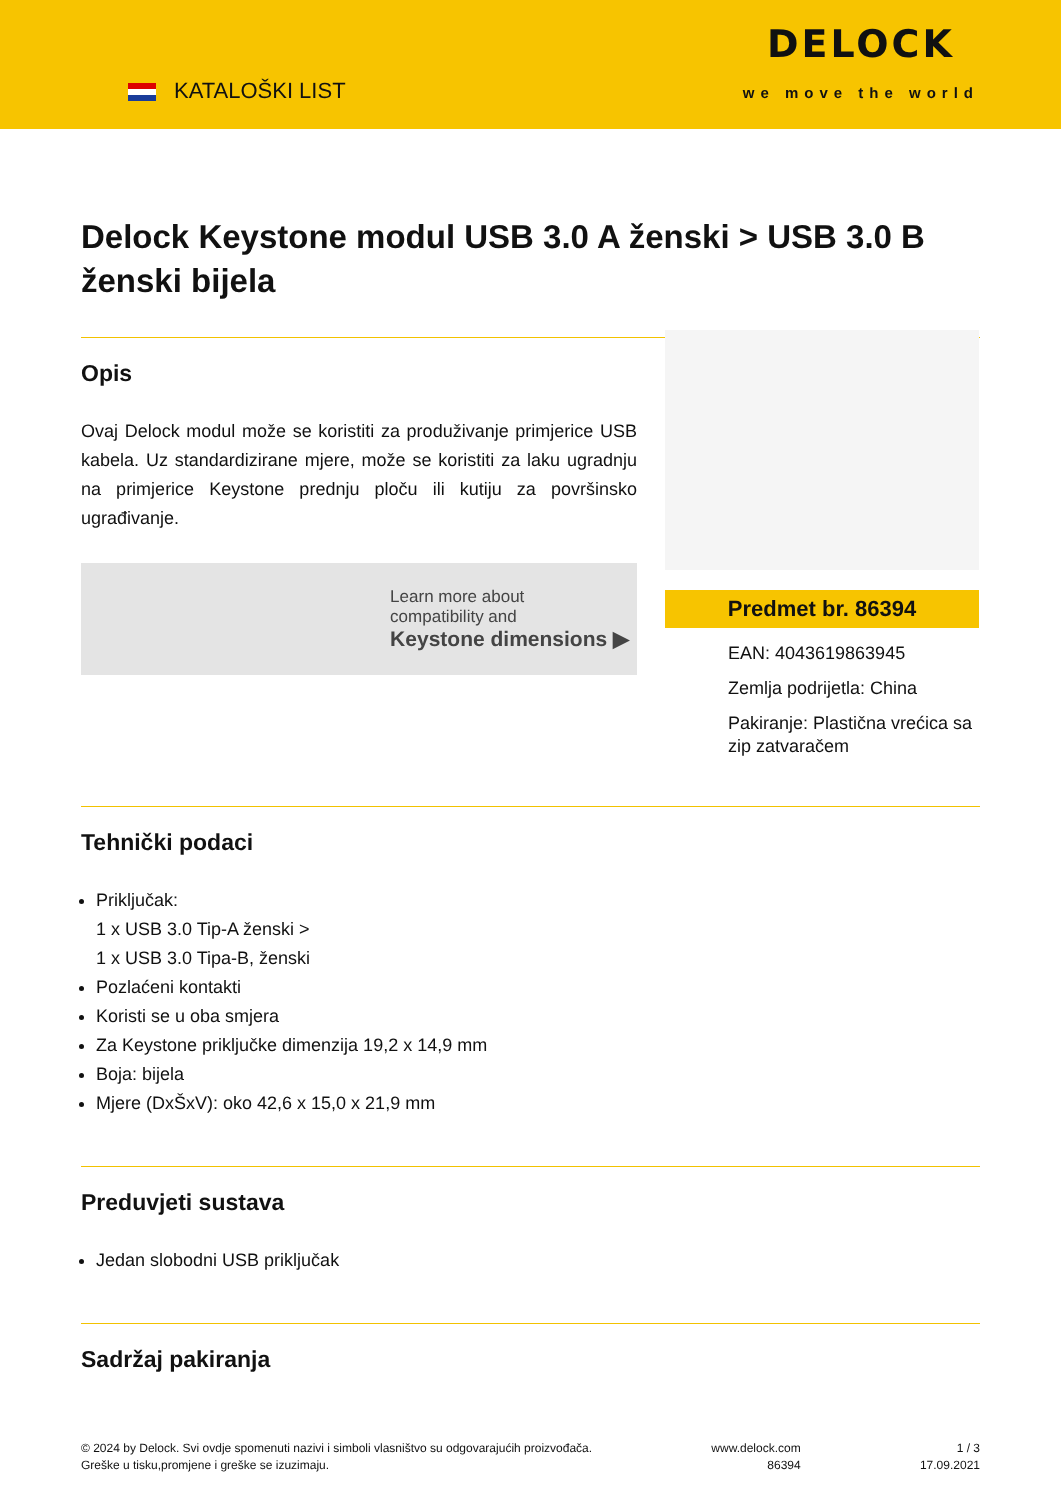KATALOŠKI LIST
DELOCK
we move the world
Delock Keystone modul USB 3.0 A ženski > USB 3.0 B ženski bijela
Opis
Ovaj Delock modul može se koristiti za produživanje primjerice USB kabela. Uz standardizirane mjere, može se koristiti za laku ugradnju na primjerice Keystone prednju ploču ili kutiju za površinsko ugrađivanje.
Learn more about
compatibility and
Keystone dimensions ▶
Predmet br. 86394
EAN: 4043619863945
Zemlja podrijetla: China
Pakiranje: Plastična vrećica sa zip zatvaračem
Tehnički podaci
Priključak:
1 x USB 3.0 Tip-A ženski >
1 x USB 3.0 Tipa-B, ženski
Pozlaćeni kontakti
Koristi se u oba smjera
Za Keystone priključke dimenzija 19,2 x 14,9 mm
Boja: bijela
Mjere (DxŠxV): oko 42,6 x 15,0 x 21,9 mm
Preduvjeti sustava
Jedan slobodni USB priključak
Sadržaj pakiranja
© 2024 by Delock. Svi ovdje spomenuti nazivi i simboli vlasništvo su odgovarajućih proizvođača.
Greške u tisku,promjene i greške se izuzimaju.
www.delock.com
86394
1 / 3
17.09.2021